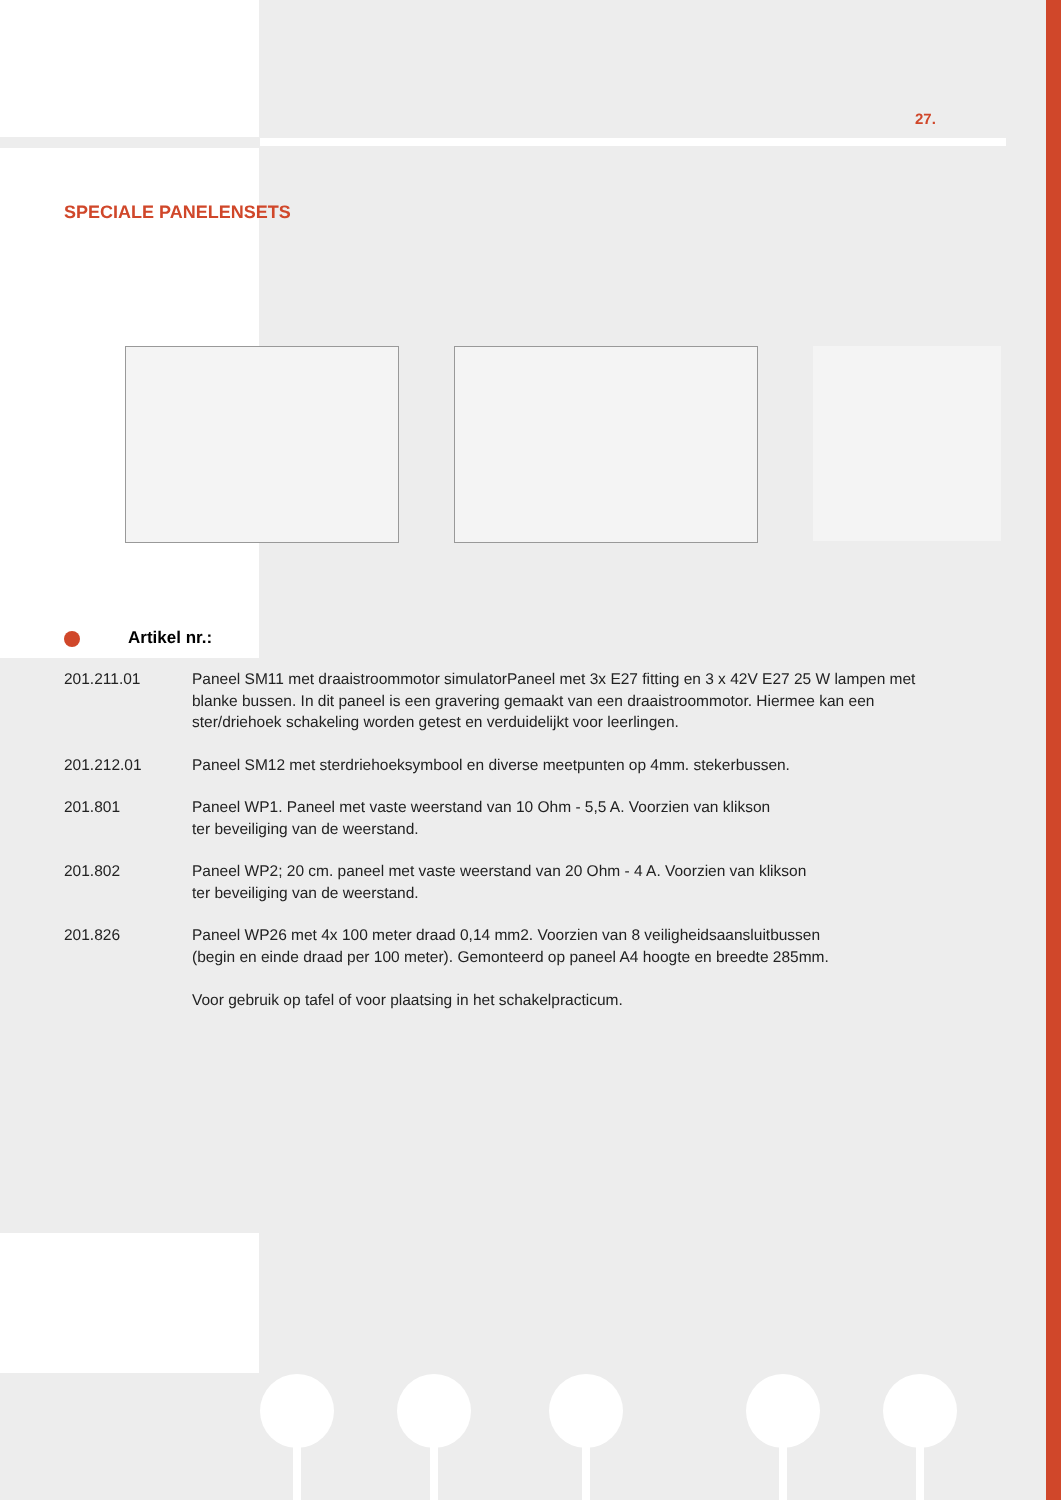27.
SPECIALE PANELENSETS
Artikel nr.:
201.211.01 Paneel SM11 met draaistroommotor simulatorPaneel met 3x E27 fitting en 3 x 42V E27 25 W lampen met blanke bussen. In dit paneel is een gravering gemaakt van een draaistroommotor. Hiermee kan een ster/driehoek schakeling worden getest en verduidelijkt voor leerlingen.
201.212.01 Paneel SM12 met sterdriehoeksymbool en diverse meetpunten op 4mm. stekerbussen.
201.801 Paneel WP1. Paneel met vaste weerstand van 10 Ohm - 5,5 A. Voorzien van klikson
ter beveiliging van de weerstand.
201.802 Paneel WP2; 20 cm. paneel met vaste weerstand van 20 Ohm - 4 A. Voorzien van klikson
ter beveiliging van de weerstand.
201.826 Paneel WP26 met 4x 100 meter draad 0,14 mm2. Voorzien van 8 veiligheidsaansluitbussen
(begin en einde draad per 100 meter). Gemonteerd op paneel A4 hoogte en breedte 285mm.
Voor gebruik op tafel of voor plaatsing in het schakelpracticum.